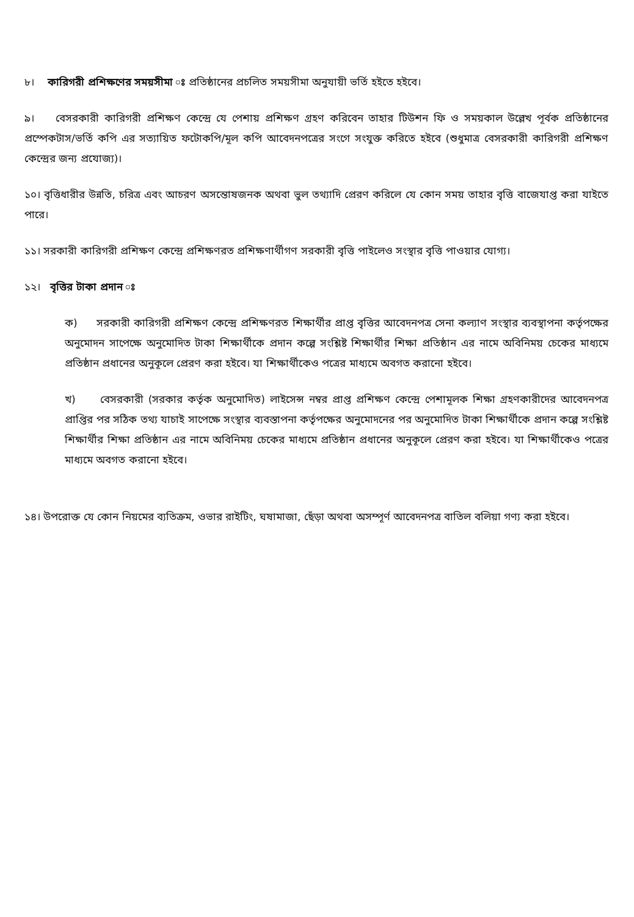৮। কারিগরী প্রশিক্ষণের সময়সীমা ঃ প্রতিষ্ঠানের প্রচলিত সময়সীমা অনুযায়ী ভর্তি হইতে হইবে।
৯। বেসরকারী কারিগরী প্রশিক্ষণ কেন্দ্রে যে পেশায় প্রশিক্ষণ গ্রহণ করিবেন তাহার টিউশন ফি ও সময়কাল উল্লেখ পূর্বক প্রতিষ্ঠানের প্রস্পেকটাস/ভর্তি কপি এর সত্যায়িত ফটোকপি/মূল কপি আবেদনপত্রের সংগে সংযুক্ত করিতে হইবে (শুধুমাত্র বেসরকারী কারিগরী প্রশিক্ষণ কেন্দ্রের জন্য প্রযোজ্য)।
১০। বৃত্তিধারীর উন্নতি, চরিত্র এবং আচরণ অসন্তোষজনক অথবা ভুল তথ্যাদি প্রেরণ করিলে যে কোন সময় তাহার বৃত্তি বাজেযাপ্ত করা যাইতে পারে।
১১। সরকারী কারিগরী প্রশিক্ষণ কেন্দ্রে প্রশিক্ষণরত প্রশিক্ষণার্থীগণ সরকারী বৃত্তি পাইলেও সংস্থার বৃত্তি পাওয়ার যোগ্য।
১২। বৃত্তির টাকা প্রদান ঃ
ক) সরকারী কারিগরী প্রশিক্ষণ কেন্দ্রে প্রশিক্ষণরত শিক্ষার্থীর প্রাপ্ত বৃত্তির আবেদনপত্র সেনা কল্যাণ সংস্থার ব্যবস্থাপনা কর্তৃপক্ষের অনুমোদন সাপেক্ষে অনুমোদিত টাকা শিক্ষার্থীকে প্রদান কল্পে সংশ্লিষ্ট শিক্ষার্থীর শিক্ষা প্রতিষ্ঠান এর নামে অবিনিময় চেকের মাধ্যমে প্রতিষ্ঠান প্রধানের অনুকূলে প্রেরণ করা হইবে। যা শিক্ষার্থীকেও পত্রের মাধ্যমে অবগত করানো হইবে।
খ) বেসরকারী (সরকার কর্তৃক অনুমোদিত) লাইসেন্স নম্বর প্রাপ্ত প্রশিক্ষণ কেন্দ্রে পেশামূলক শিক্ষা গ্রহণকারীদের আবেদনপত্র প্রাপ্তির পর সঠিক তথ্য যাচাই সাপেক্ষে সংস্থার ব্যবস্তাপনা কর্তৃপক্ষের অনুমোদনের পর অনুমোদিত টাকা শিক্ষার্থীকে প্রদান কল্পে সংশ্লিষ্ট শিক্ষার্থীর শিক্ষা প্রতিষ্ঠান এর নামে অবিনিময় চেকের মাধ্যমে প্রতিষ্ঠান প্রধানের অনুকূলে প্রেরণ করা হইবে। যা শিক্ষার্থীকেও পত্রের মাধ্যমে অবগত করানো হইবে।
১৪। উপরোক্ত যে কোন নিয়মের ব্যতিক্রম, ওভার রাইটিং, ঘষামাজা, ছেঁড়া অথবা অসম্পূর্ণ আবেদনপত্র বাতিল বলিয়া গণ্য করা হইবে।